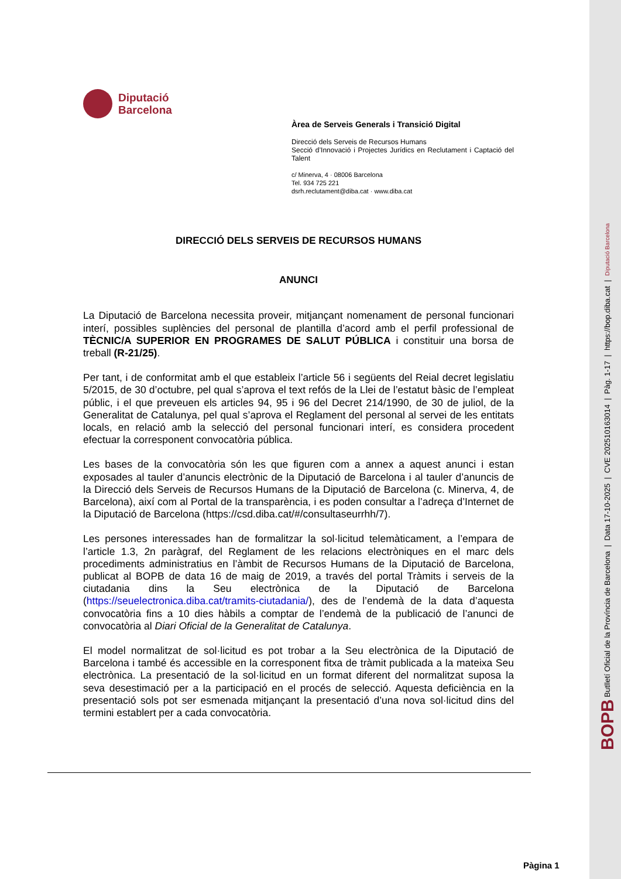Diputació
Barcelona
Àrea de Serveis Generals i Transició Digital
Direcció dels Serveis de Recursos Humans
Secció d’Innovació i Projectes Jurídics en Reclutament i Captació del Talent
c/ Minerva, 4 · 08006 Barcelona
Tel. 934 725 221
dsrh.reclutament@diba.cat · www.diba.cat
DIRECCIÓ DELS SERVEIS DE RECURSOS HUMANS
ANUNCI
La Diputació de Barcelona necessita proveir, mitjançant nomenament de personal funcionari interí, possibles suplències del personal de plantilla d’acord amb el perfil professional de TÈCNIC/A SUPERIOR EN PROGRAMES DE SALUT PÚBLICA i constituir una borsa de treball (R-21/25).
Per tant, i de conformitat amb el que estableix l’article 56 i següents del Reial decret legislatiu 5/2015, de 30 d’octubre, pel qual s’aprova el text refós de la Llei de l’estatut bàsic de l’empleat públic, i el que preveuen els articles 94, 95 i 96 del Decret 214/1990, de 30 de juliol, de la Generalitat de Catalunya, pel qual s’aprova el Reglament del personal al servei de les entitats locals, en relació amb la selecció del personal funcionari interí, es considera procedent efectuar la corresponent convocatòria pública.
Les bases de la convocatòria són les que figuren com a annex a aquest anunci i estan exposades al tauler d’anuncis electrònic de la Diputació de Barcelona i al tauler d’anuncis de la Direcció dels Serveis de Recursos Humans de la Diputació de Barcelona (c. Minerva, 4, de Barcelona), així com al Portal de la transparència, i es poden consultar a l’adreça d’Internet de la Diputació de Barcelona (https://csd.diba.cat/#/consultaseurrhh/7).
Les persones interessades han de formalitzar la sol·licitud telemàticament, a l’empara de l’article 1.3, 2n paràgraf, del Reglament de les relacions electròniques en el marc dels procediments administratius en l’àmbit de Recursos Humans de la Diputació de Barcelona, publicat al BOPB de data 16 de maig de 2019, a través del portal Tràmits i serveis de la ciutadania dins la Seu electrònica de la Diputació de Barcelona (https://seuelectronica.diba.cat/tramits-ciutadania/), des de l’endemà de la data d’aquesta convocatòria fins a 10 dies hàbils a comptar de l’endemà de la publicació de l’anunci de convocatòria al Diari Oficial de la Generalitat de Catalunya.
El model normalitzat de sol·licitud es pot trobar a la Seu electrònica de la Diputació de Barcelona i també és accessible en la corresponent fitxa de tràmit publicada a la mateixa Seu electrònica. La presentació de la sol·licitud en un format diferent del normalitzat suposa la seva desestimació per a la participació en el procés de selecció. Aquesta deficiència en la presentació sols pot ser esmenada mitjançant la presentació d’una nova sol·licitud dins del termini establert per a cada convocatòria.
Pàgina 1
BOPB Butlletí Oficial de la Província de Barcelona | Data 17-10-2025 | CVE 202510163014 | Pàg. 1-17 | https://bop.diba.cat | Diputació Barcelona